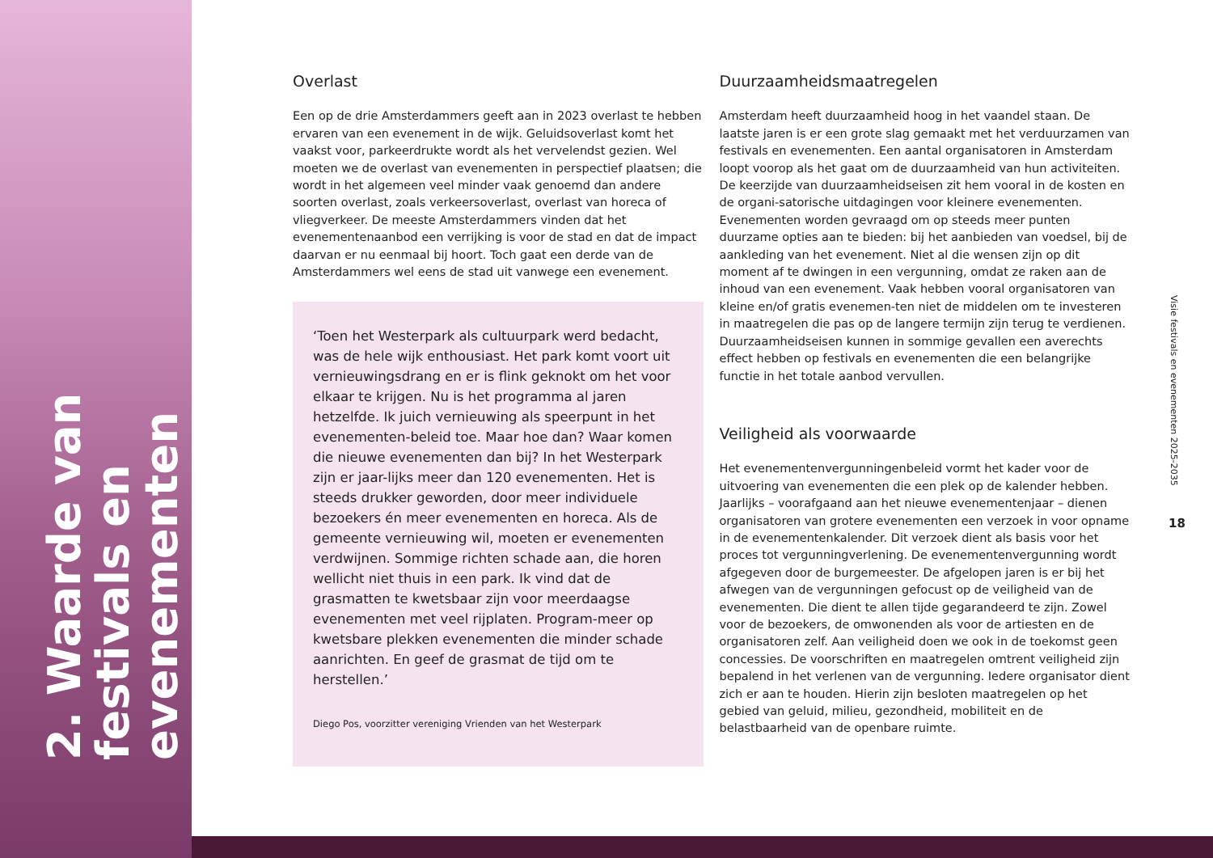2. Waarde van festivals en evenementen
Overlast
Een op de drie Amsterdammers geeft aan in 2023 overlast te hebben ervaren van een evenement in de wijk. Geluidsoverlast komt het vaakst voor, parkeerdrukte wordt als het vervelendst gezien. Wel moeten we de overlast van evenementen in perspectief plaatsen; die wordt in het algemeen veel minder vaak genoemd dan andere soorten overlast, zoals verkeersoverlast, overlast van horeca of vliegverkeer. De meeste Amsterdammers vinden dat het evenementenaanbod een verrijking is voor de stad en dat de impact daarvan er nu eenmaal bij hoort. Toch gaat een derde van de Amsterdammers wel eens de stad uit vanwege een evenement.
‘Toen het Westerpark als cultuurpark werd bedacht, was de hele wijk enthousiast. Het park komt voort uit vernieuwingsdrang en er is flink geknokt om het voor elkaar te krijgen. Nu is het programma al jaren hetzelfde. Ik juich vernieuwing als speerpunt in het evenementen-beleid toe. Maar hoe dan? Waar komen die nieuwe evenementen dan bij? In het Westerpark zijn er jaar-lijks meer dan 120 evenementen. Het is steeds drukker geworden, door meer individuele bezoekers én meer evenementen en horeca. Als de gemeente vernieuwing wil, moeten er evenementen verdwijnen. Sommige richten schade aan, die horen wellicht niet thuis in een park. Ik vind dat de grasmatten te kwetsbaar zijn voor meerdaagse evenementen met veel rijplaten. Program-meer op kwetsbare plekken evenementen die minder schade aanrichten. En geef de grasmat de tijd om te herstellen.’
Diego Pos, voorzitter vereniging Vrienden van het Westerpark
Duurzaamheidsmaatregelen
Amsterdam heeft duurzaamheid hoog in het vaandel staan. De laatste jaren is er een grote slag gemaakt met het verduurzamen van festivals en evenementen. Een aantal organisatoren in Amsterdam loopt voorop als het gaat om de duurzaamheid van hun activiteiten. De keerzijde van duurzaamheidseisen zit hem vooral in de kosten en de organi-satorische uitdagingen voor kleinere evenementen. Evenementen worden gevraagd om op steeds meer punten duurzame opties aan te bieden: bij het aanbieden van voedsel, bij de aankleding van het evenement. Niet al die wensen zijn op dit moment af te dwingen in een vergunning, omdat ze raken aan de inhoud van een evenement. Vaak hebben vooral organisatoren van kleine en/of gratis evenemen-ten niet de middelen om te investeren in maatregelen die pas op de langere termijn zijn terug te verdienen. Duurzaamheidseisen kunnen in sommige gevallen een averechts effect hebben op festivals en evenementen die een belangrijke functie in het totale aanbod vervullen.
Veiligheid als voorwaarde
Het evenementenvergunningenbeleid vormt het kader voor de uitvoering van evenementen die een plek op de kalender hebben. Jaarlijks – voorafgaand aan het nieuwe evenementenjaar – dienen organisatoren van grotere evenementen een verzoek in voor opname in de evenementenkalender. Dit verzoek dient als basis voor het proces tot vergunningverlening. De evenementenvergunning wordt afgegeven door de burgemeester. De afgelopen jaren is er bij het afwegen van de vergunningen gefocust op de veiligheid van de evenementen. Die dient te allen tijde gegarandeerd te zijn. Zowel voor de bezoekers, de omwonenden als voor de artiesten en de organisatoren zelf. Aan veiligheid doen we ook in de toekomst geen concessies. De voorschriften en maatregelen omtrent veiligheid zijn bepalend in het verlenen van de vergunning. Iedere organisator dient zich er aan te houden. Hierin zijn besloten maatregelen op het gebied van geluid, milieu, gezondheid, mobiliteit en de belastbaarheid van de openbare ruimte.
Visie festivals en evenementen 2025-2035
18